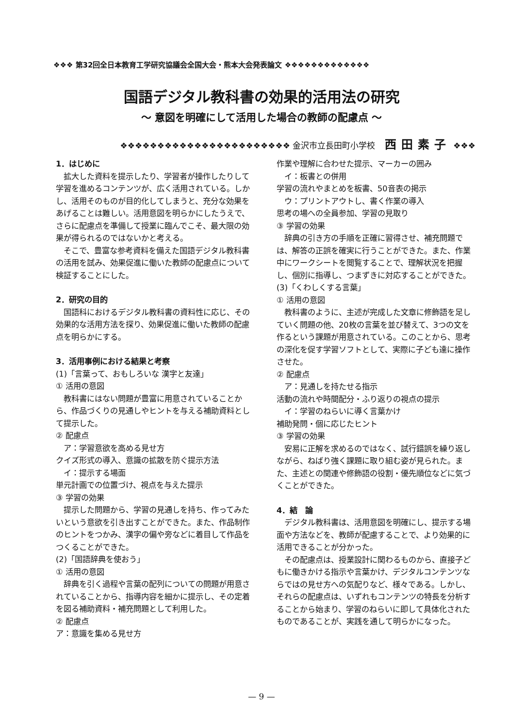❖❖❖ 第32回全日本教育工学研究協議会全国大会・熊本大会発表論文 ❖❖❖❖❖❖❖❖❖❖❖❖❖
国語デジタル教科書の効果的活用法の研究
〜 意図を明確にして活用した場合の教師の配慮点 〜
❖❖❖❖❖❖❖❖❖❖❖❖❖❖❖❖❖❖❖❖❖❖❖ 金沢市立長田町小学校 西田素子 ❖❖❖
1．はじめに
　拡大した資料を提示したり、学習者が操作したりして学習を進めるコンテンツが、広く活用されている。しかし、活用そのものが目的化してしまうと、充分な効果をあげることは難しい。活用意図を明らかにしたうえで、さらに配慮点を準備して授業に臨んでこそ、最大限の効果が得られるのではないかと考える。
　そこで、豊富な参考資料を備えた国語デジタル教科書の活用を試み、効果促進に働いた教師の配慮点について検証することにした。
2．研究の目的
　国語科におけるデジタル教科書の資料性に応じ、その効果的な活用方法を探り、効果促進に働いた教師の配慮点を明らかにする。
3．活用事例における結果と考察
(1)「言葉って、おもしろいな 漢字と友達」
① 活用の意図
　教科書にはない問題が豊富に用意されていることから、作品づくりの見通しやヒントを与える補助資料として提示した。
② 配慮点
　ア：学習意欲を高める見せ方
クイズ形式の導入、意識の拡散を防ぐ提示方法
　イ：提示する場面
単元計画での位置づけ、視点を与えた提示
③ 学習の効果
　提示した問題から、学習の見通しを持ち、作ってみたいという意欲を引き出すことができた。また、作品制作のヒントをつかみ、漢字の偏や旁などに着目して作品をつくることができた。
(2)「国語辞典を使おう」
① 活用の意図
　辞典を引く過程や言葉の配列についての問題が用意されていることから、指導内容を細かに提示し、その定着を図る補助資料・補充問題として利用した。
② 配慮点
ア：意識を集める見せ方
作業や理解に合わせた提示、マーカーの囲み
　イ：板書との併用
学習の流れやまとめを板書、50音表の掲示
　ウ：プリントアウトし、書く作業の導入
思考の場への全員参加、学習の見取り
③ 学習の効果
　辞典の引き方の手順を正確に習得させ、補充問題では、解答の正誤を確実に行うことができた。また、作業中にワークシートを閲覧することで、理解状況を把握し、個別に指導し、つまずきに対応することができた。
(3)「くわしくする言葉」
① 活用の意図
　教科書のように、主述が完成した文章に修飾語を足していく問題の他、20枚の言葉を並び替えて、3つの文を作るという課題が用意されている。このことから、思考の深化を促す学習ソフトとして、実際に子ども達に操作させた。
② 配慮点
　ア：見通しを持たせる指示
活動の流れや時間配分・ふり返りの視点の提示
　イ：学習のねらいに導く言葉かけ
補助発問・個に応じたヒント
③ 学習の効果
　安易に正解を求めるのではなく、試行錯誤を繰り返しながら、ねばり強く課題に取り組む姿が見られた。また、主述との関連や修飾語の役割・優先順位などに気づくことができた。
4．結　論
　デジタル教科書は、活用意図を明確にし、提示する場面や方法などを、教師が配慮することで、より効果的に活用できることが分かった。
　その配慮点は、授業設計に関わるものから、直接子どもに働きかける指示や言葉かけ、デジタルコンテンツならではの見せ方への気配りなど、様々である。しかし、それらの配慮点は、いずれもコンテンツの特長を分析することから始まり、学習のねらいに即して具体化されたものであることが、実践を通して明らかになった。
— 9 —